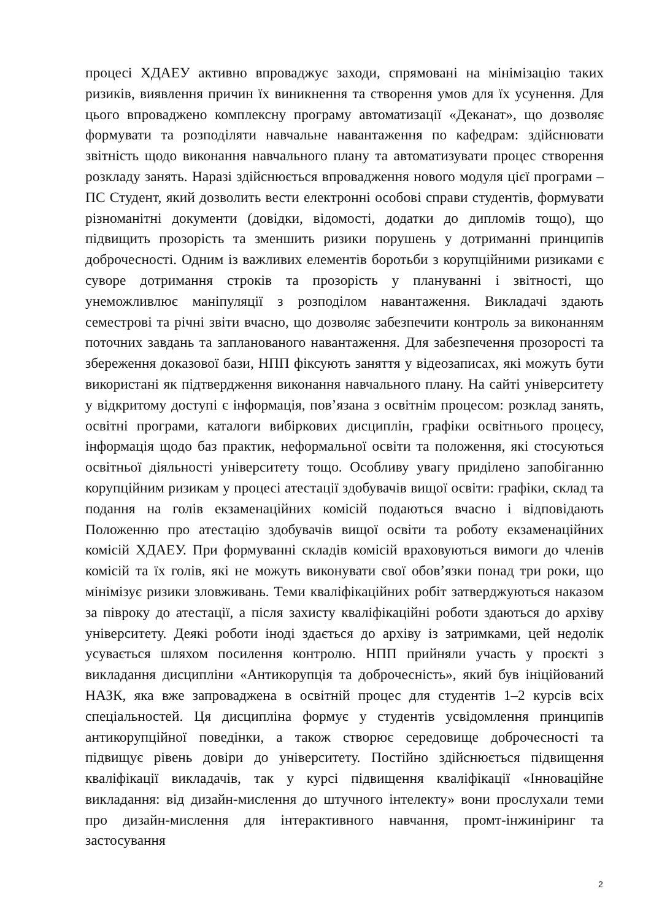процесі ХДАЕУ активно впроваджує заходи, спрямовані на мінімізацію таких ризиків, виявлення причин їх виникнення та створення умов для їх усунення. Для цього впроваджено комплексну програму автоматизації «Деканат», що дозволяє формувати та розподіляти навчальне навантаження по кафедрам: здійснювати звітність щодо виконання навчального плану та автоматизувати процес створення розкладу занять. Наразі здійснюється впровадження нового модуля цієї програми – ПС Студент, який дозволить вести електронні особові справи студентів, формувати різноманітні документи (довідки, відомості, додатки до дипломів тощо), що підвищить прозорість та зменшить ризики порушень у дотриманні принципів доброчесності. Одним із важливих елементів боротьби з корупційними ризиками є суворе дотримання строків та прозорість у плануванні і звітності, що унеможливлює маніпуляції з розподілом навантаження. Викладачі здають семестрові та річні звіти вчасно, що дозволяє забезпечити контроль за виконанням поточних завдань та запланованого навантаження. Для забезпечення прозорості та збереження доказової бази, НПП фіксують заняття у відеозаписах, які можуть бути використані як підтвердження виконання навчального плану. На сайті університету у відкритому доступі є інформація, пов’язана з освітнім процесом: розклад занять, освітні програми, каталоги вибіркових дисциплін, графіки освітнього процесу, інформація щодо баз практик, неформальної освіти та положення, які стосуються освітньої діяльності університету тощо. Особливу увагу приділено запобіганню корупційним ризикам у процесі атестації здобувачів вищої освіти: графіки, склад та подання на голів екзаменаційних комісій подаються вчасно і відповідають Положенню про атестацію здобувачів вищої освіти та роботу екзаменаційних комісій ХДАЕУ. При формуванні складів комісій враховуються вимоги до членів комісій та їх голів, які не можуть виконувати свої обов’язки понад три роки, що мінімізує ризики зловживань. Теми кваліфікаційних робіт затверджуються наказом за півроку до атестації, а після захисту кваліфікаційні роботи здаються до архіву університету. Деякі роботи іноді здається до архіву із затримками, цей недолік усувається шляхом посилення контролю. НПП прийняли участь у проєкті з викладання дисципліни «Антикорупція та доброчесність», який був ініційований НАЗК, яка вже запроваджена в освітній процес для студентів 1–2 курсів всіх спеціальностей. Ця дисципліна формує у студентів усвідомлення принципів антикорупційної поведінки, а також створює середовище доброчесності та підвищує рівень довіри до університету. Постійно здійснюється підвищення кваліфікації викладачів, так у курсі підвищення кваліфікації «Інноваційне викладання: від дизайн-мислення до штучного інтелекту» вони прослухали теми про дизайн-мислення для інтерактивного навчання, промт-інжиніринг та застосування
2